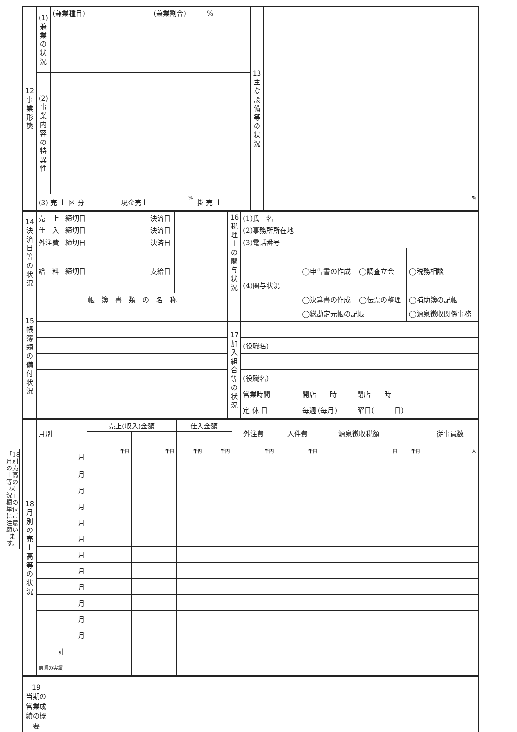「18月別の売上高等の状況」欄の単位にご注意願います。
| 12 事 業 形 態 | (1) 兼業の状況 | (兼業種目) (兼業割合) % | | | | 13 主 な 設 備 等 の 状 況 | | |
| | (2) 事業内容の特異性 | | | | | | | |
| | (3) 売 上 区 分 | | 現金売上 | % | 掛 売 上 | | | % |
| 14 決済日等の状況 | 売 上 | 締切日 | | 決済日 | | 16 税理士の関与状況 | (1)氏 名 | | | |
| | 仕 入 | 締切日 | | 決済日 | | | (2)事務所所在地 | | | |
| | 外注費 | 締切日 | | 決済日 | | | (3)電話番号 | | | |
| | 給 料 | 締切日 | | 支給日 | | | (4)関与状況 | ◯申告書の作成 | ◯調査立会 | ◯税務相談 |
| 15 帳簿類の備付状況 | 帳 簿 書 類 の 名 称 | | | | | | | ◯決算書の作成 | ◯伝票の整理 | ◯補助簿の記帳 |
| | | | | | | | | ◯総勘定元帳の記帳 | | ◯源泉徴収関係事務 |
| | | | | | | 17 加入組合等の状況 | | | | |
| | | | | | | | (役職名) | | | |
| | | | | | | | (役職名) | | | |
| | | | | | | | 営業時間 | 開店 時 閉店 時 | | |
| | | | | | | | 定 休 日 | 毎週 (毎月) 曜日( 日) | | |
| 18 月 別 の 売 上 高 等 の 状 況 | 月別 | 売上(収入)金額 | | 仕入金額 | | 外注費 | 人件費 | 源泉徴収税額 | | 従事員数 |
| | 月 | 千円 | 千円 | 千円 | 千円 | 千円 | 千円 | 円 | 千円 | 人 |
| | 月 | | | | | | | | | |
| | 月 | | | | | | | | | |
| | 月 | | | | | | | | | |
| | 月 | | | | | | | | | |
| | 月 | | | | | | | | | |
| | 月 | | | | | | | | | |
| | 月 | | | | | | | | | |
| | 月 | | | | | | | | | |
| | 月 | | | | | | | | | |
| | 月 | | | | | | | | | |
| | 月 | | | | | | | | | |
| | 計 | | | | | | | | | |
| | 前期の実績 | | | | | | | | | |
| 19 当期の営業成績の概要 | |